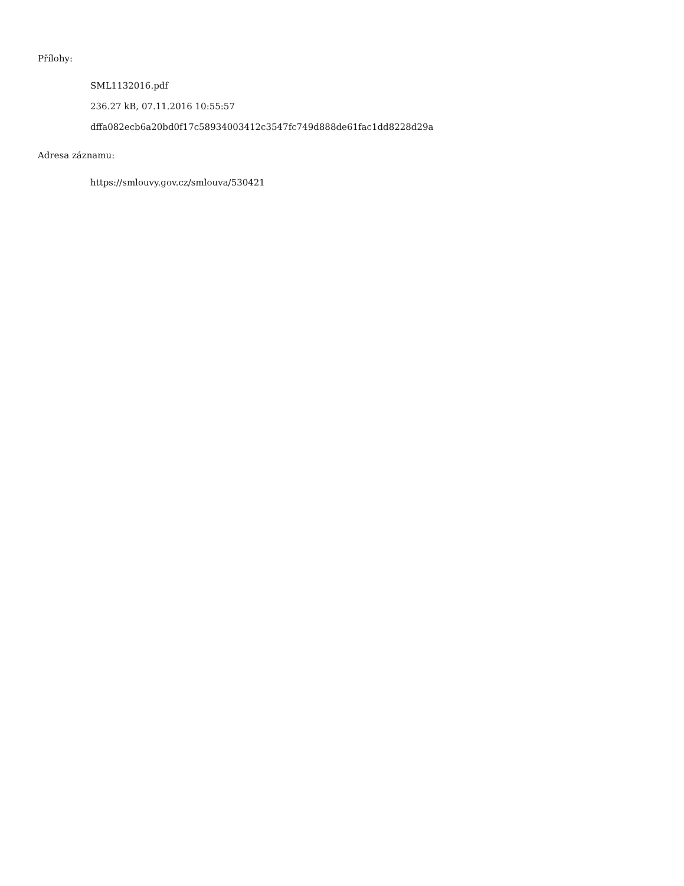Přílohy:
SML1132016.pdf
236.27 kB, 07.11.2016 10:55:57
dffa082ecb6a20bd0f17c58934003412c3547fc749d888de61fac1dd8228d29a
Adresa záznamu:
https://smlouvy.gov.cz/smlouva/530421